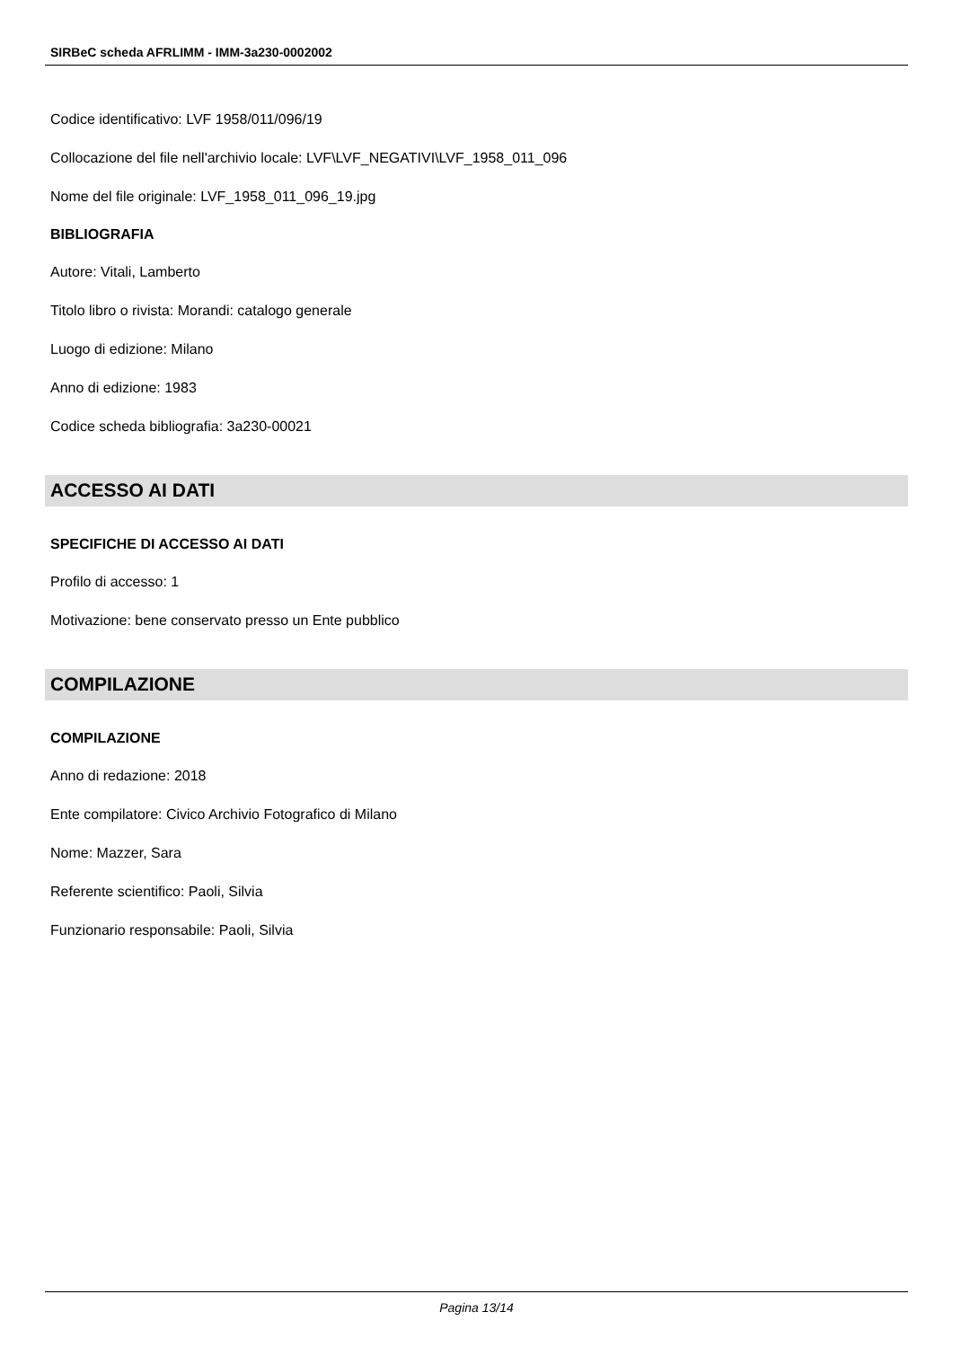SIRBeC scheda AFRLIMM - IMM-3a230-0002002
Codice identificativo: LVF 1958/011/096/19
Collocazione del file nell'archivio locale: LVF\LVF_NEGATIVI\LVF_1958_011_096
Nome del file originale: LVF_1958_011_096_19.jpg
BIBLIOGRAFIA
Autore: Vitali, Lamberto
Titolo libro o rivista: Morandi: catalogo generale
Luogo di edizione: Milano
Anno di edizione: 1983
Codice scheda bibliografia: 3a230-00021
ACCESSO AI DATI
SPECIFICHE DI ACCESSO AI DATI
Profilo di accesso: 1
Motivazione: bene conservato presso un Ente pubblico
COMPILAZIONE
COMPILAZIONE
Anno di redazione: 2018
Ente compilatore: Civico Archivio Fotografico di Milano
Nome: Mazzer, Sara
Referente scientifico: Paoli, Silvia
Funzionario responsabile: Paoli, Silvia
Pagina 13/14